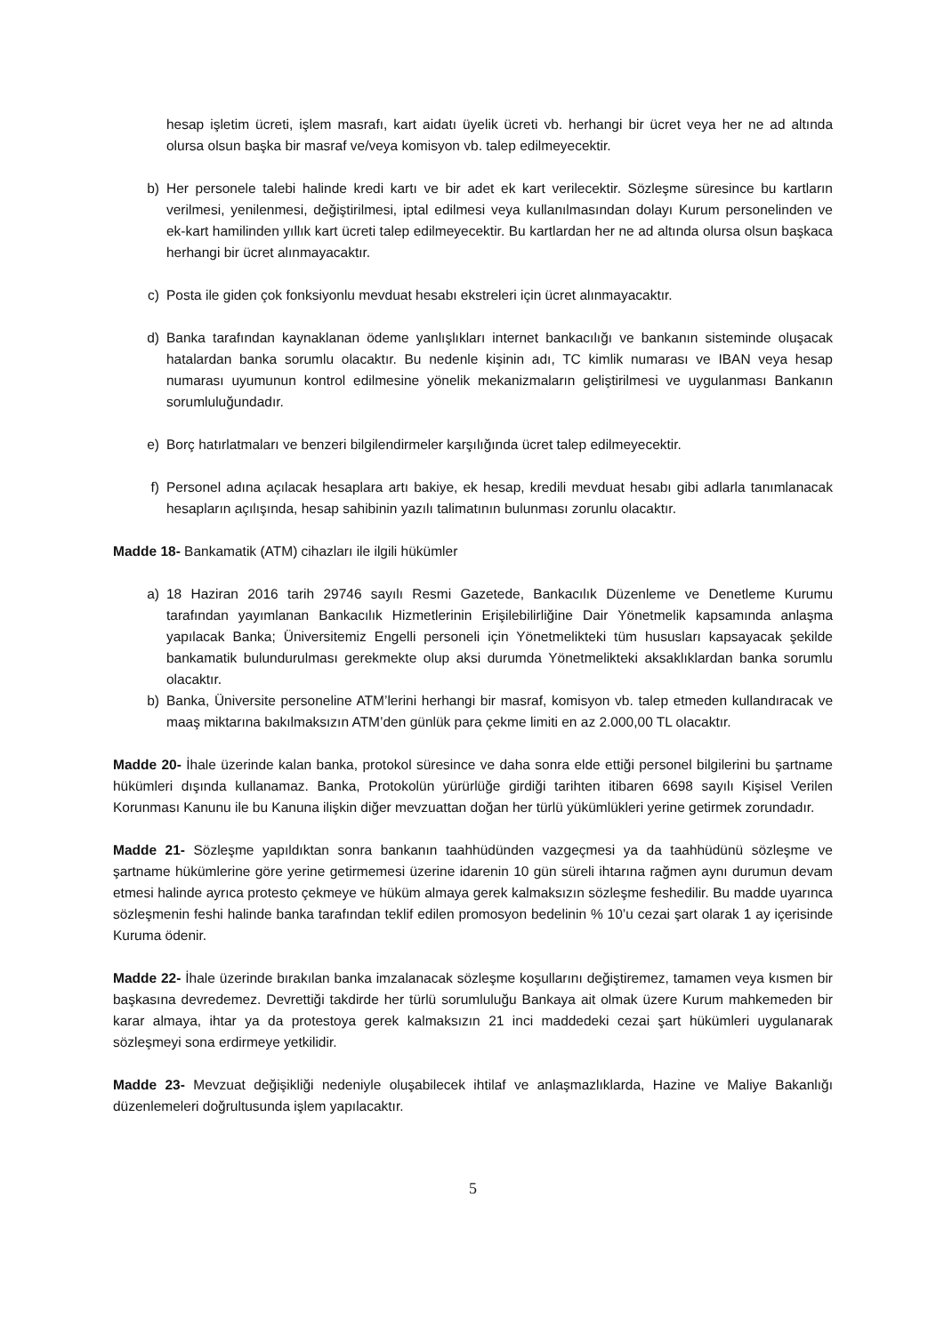hesap işletim ücreti, işlem masrafı, kart aidatı üyelik ücreti vb. herhangi bir ücret veya her ne ad altında olursa olsun başka bir masraf ve/veya komisyon vb. talep edilmeyecektir.
b) Her personele talebi halinde kredi kartı ve bir adet ek kart verilecektir. Sözleşme süresince bu kartların verilmesi, yenilenmesi, değiştirilmesi, iptal edilmesi veya kullanılmasından dolayı Kurum personelinden ve ek-kart hamilinden yıllık kart ücreti talep edilmeyecektir. Bu kartlardan her ne ad altında olursa olsun başkaca herhangi bir ücret alınmayacaktır.
c) Posta ile giden çok fonksiyonlu mevduat hesabı ekstreleri için ücret alınmayacaktır.
d) Banka tarafından kaynaklanan ödeme yanlışlıkları internet bankacılığı ve bankanın sisteminde oluşacak hatalardan banka sorumlu olacaktır. Bu nedenle kişinin adı, TC kimlik numarası ve IBAN veya hesap numarası uyumunun kontrol edilmesine yönelik mekanizmaların geliştirilmesi ve uygulanması Bankanın sorumluluğundadır.
e) Borç hatırlatmaları ve benzeri bilgilendirmeler karşılığında ücret talep edilmeyecektir.
f) Personel adına açılacak hesaplara artı bakiye, ek hesap, kredili mevduat hesabı gibi adlarla tanımlanacak hesapların açılışında, hesap sahibinin yazılı talimatının bulunması zorunlu olacaktır.
Madde 18- Bankamatik (ATM) cihazları ile ilgili hükümler
a) 18 Haziran 2016 tarih 29746 sayılı Resmi Gazetede, Bankacılık Düzenleme ve Denetleme Kurumu tarafından yayımlanan Bankacılık Hizmetlerinin Erişilebilirliğine Dair Yönetmelik kapsamında anlaşma yapılacak Banka; Üniversitemiz Engelli personeli için Yönetmelikteki tüm hususları kapsayacak şekilde bankamatik bulundurulması gerekmekte olup aksi durumda Yönetmelikteki aksaklıklardan banka sorumlu olacaktır.
b) Banka, Üniversite personeline ATM’lerini herhangi bir masraf, komisyon vb. talep etmeden kullandıracak ve maaş miktarına bakılmaksızın ATM’den günlük para çekme limiti en az 2.000,00 TL olacaktır.
Madde 20- İhale üzerinde kalan banka, protokol süresince ve daha sonra elde ettiği personel bilgilerini bu şartname hükümleri dışında kullanamaz. Banka, Protokolün yürürlüğe girdiği tarihten itibaren 6698 sayılı Kişisel Verilen Korunması Kanunu ile bu Kanuna ilişkin diğer mevzuattan doğan her türlü yükümlükleri yerine getirmek zorundadır.
Madde 21- Sözleşme yapıldıktan sonra bankanın taahhüdünden vazgeçmesi ya da taahhüdünü sözleşme ve şartname hükümlerine göre yerine getirmemesi üzerine idarenin 10 gün süreli ihtarına rağmen aynı durumun devam etmesi halinde ayrıca protesto çekmeye ve hüküm almaya gerek kalmaksızın sözleşme feshedilir. Bu madde uyarınca sözleşmenin feshi halinde banka tarafından teklif edilen promosyon bedelinin % 10’u cezai şart olarak 1 ay içerisinde Kuruma ödenir.
Madde 22- İhale üzerinde bırakılan banka imzalanacak sözleşme koşullarını değiştiremez, tamamen veya kısmen bir başkasına devredemez. Devrettiği takdirde her türlü sorumluluğu Bankaya ait olmak üzere Kurum mahkemeden bir karar almaya, ihtar ya da protestoya gerek kalmaksızın 21 inci maddedeki cezai şart hükümleri uygulanarak sözleşmeyi sona erdirmeye yetkilidir.
Madde 23- Mevzuat değişikliği nedeniyle oluşabilecek ihtilaf ve anlaşmazlıklarda, Hazine ve Maliye Bakanlığı düzenlemeleri doğrultusunda işlem yapılacaktır.
5